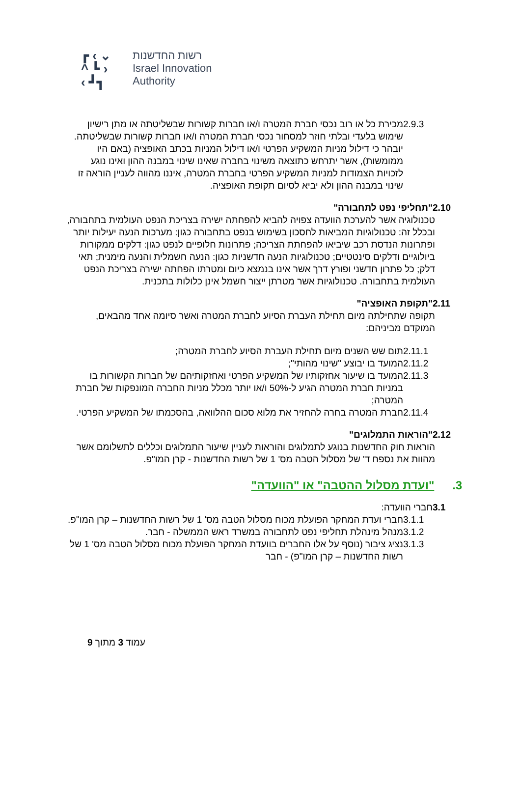┏ ‹ ⌄
^ ┗ ›
‹ ┛┓
רשות החדשנות
Israel Innovation
Authority
2.9.3 מכירת כל או רוב נכסי חברת המטרה ו/או חברות קשורות שבשליטתה או מתן רישיון שימוש בלעדי ובלתי חוזר למסחור נכסי חברת המטרה ו/או חברות קשורות שבשליטתה.
יובהר כי דילול מניות המשקיע הפרטי ו/או דילול המניות בכתב האופציה (באם היו ממומשות), אשר יתרחש כתוצאה משינוי בחברה שאינו שינוי במבנה ההון ואינו נוגע לזכויות הצמודות למניות המשקיע הפרטי בחברת המטרה, איננו מהווה לעניין הוראה זו שינוי במבנה ההון ולא יביא לסיום תקופת האופציה.
2.10 "תחליפי נפט לתחבורה"
טכנולוגיה אשר להערכת הוועדה צפויה להביא להפחתה ישירה בצריכת הנפט העולמית בתחבורה, ובכלל זה: טכנולוגיות המביאות לחסכון בשימוש בנפט בתחבורה כגון: מערכות הנעה יעילות יותר ופתרונות הנדסת רכב שיביאו להפחתת הצריכה; פתרונות חלופיים לנפט כגון: דלקים ממקורות ביולוגיים ודלקים סינטטיים; טכנולוגיות הנעה חדשניות כגון: הנעה חשמלית והנעה מימנית; תאי דלק; כל פתרון חדשני ופורץ דרך אשר אינו בנמצא כיום ומטרתו הפחתה ישירה בצריכת הנפט העולמית בתחבורה. טכנולוגיות אשר מטרתן ייצור חשמל אינן כלולות בתכנית.
2.11 "תקופת האופציה"
תקופה שתחילתה מיום תחילת העברת הסיוע לחברת המטרה ואשר סיומה אחד מהבאים, המוקדם מביניהם:
2.11.1 תום שש השנים מיום תחילת העברת הסיוע לחברת המטרה;
2.11.2 המועד בו יבוצע "שינוי מהותי";
2.11.3 המועד בו שיעור אחזקותיו של המשקיע הפרטי ואחזקותיהם של חברות הקשורות בו במניות חברת המטרה הגיע ל-50% ו/או יותר מכלל מניות החברה המונפקות של חברת המטרה;
2.11.4 חברת המטרה בחרה להחזיר את מלוא סכום ההלוואה, בהסכמתו של המשקיע הפרטי.
2.12 "הוראות התמלוגים"
הוראות חוק החדשנות בנוגע לתמלוגים והוראות לעניין שיעור התמלוגים וכללים לתשלומם אשר מהוות את נספח ד' של מסלול הטבה מס' 1 של רשות החדשנות - קרן המו"פ.
3. "ועדת מסלול ההטבה" או "הוועדה"
3.1 חברי הוועדה:
3.1.1 חברי ועדת המחקר הפועלת מכוח מסלול הטבה מס' 1 של רשות החדשנות – קרן המו"פ.
3.1.2 מנהל מינהלת תחליפי נפט לתחבורה במשרד ראש הממשלה - חבר.
3.1.3 נציג ציבור (נוסף על אלו החברים בוועדת המחקר הפועלת מכוח מסלול הטבה מס' 1 של רשות החדשנות – קרן המו"פ) - חבר
עמוד 3 מתוך 9